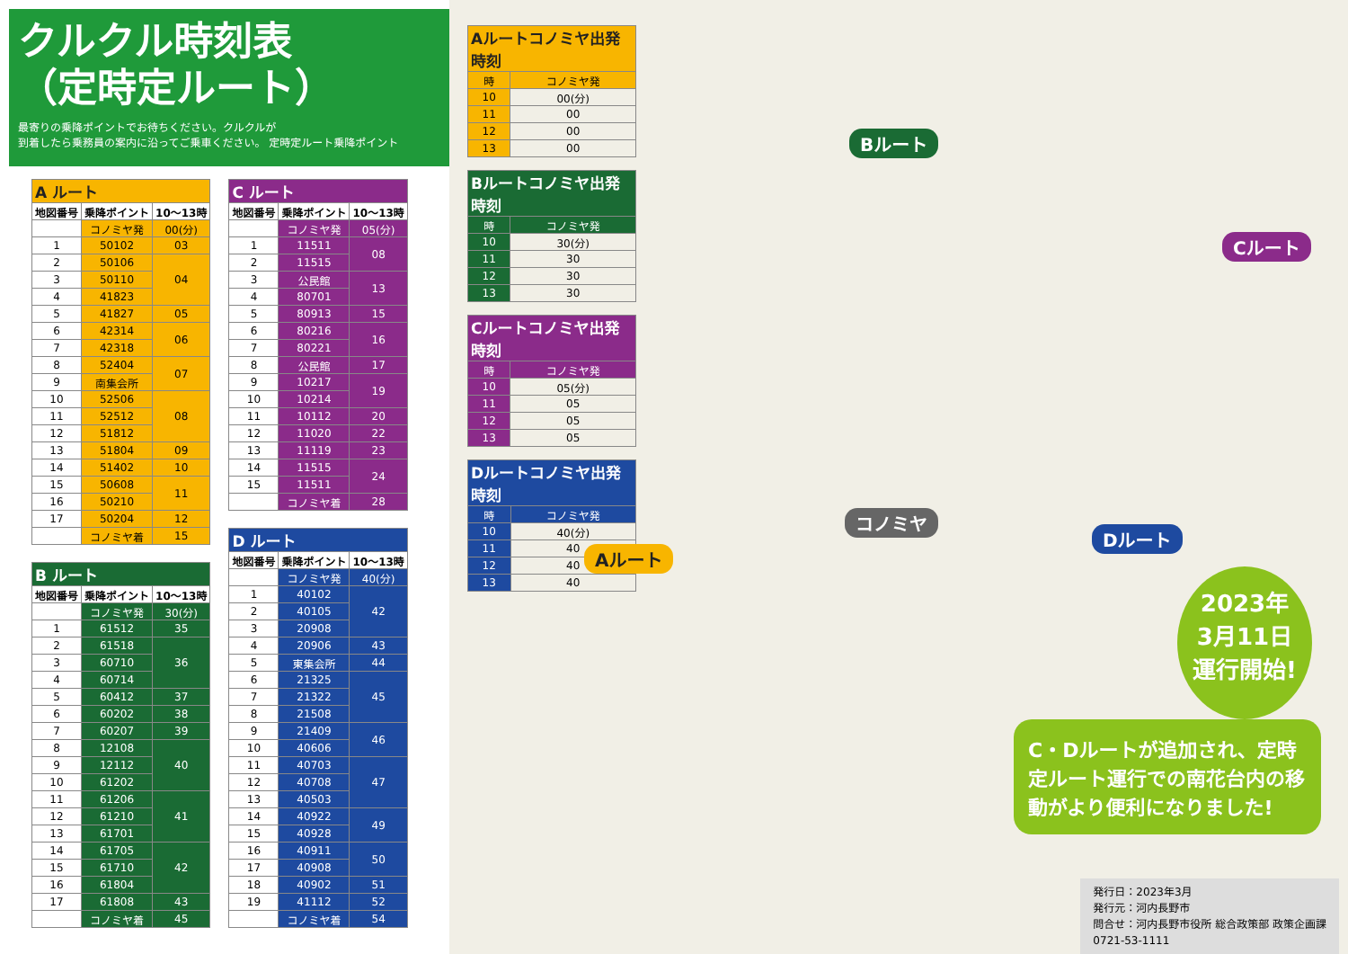クルクル時刻表
（定時定ルート）
最寄りの乗降ポイントでお待ちください。クルクルが
到着したら乗務員の案内に沿ってご乗車ください。 定時定ルート乗降ポイント
| A ルート | | |
| 地図番号 | 乗降ポイント | 10～13時 |
| | コノミヤ発 | 00(分) |
| 1 | 50102 | 03 |
| 2 | 50106 | 04 |
| 3 | 50110 | |
| 4 | 41823 | |
| 5 | 41827 | 05 |
| 6 | 42314 | 06 |
| 7 | 42318 | |
| 8 | 52404 | 07 |
| 9 | 南集会所 | |
| 10 | 52506 | 08 |
| 11 | 52512 | |
| 12 | 51812 | |
| 13 | 51804 | 09 |
| 14 | 51402 | 10 |
| 15 | 50608 | 11 |
| 16 | 50210 | |
| 17 | 50204 | 12 |
| | コノミヤ着 | 15 |
| B ルート | | |
| 地図番号 | 乗降ポイント | 10～13時 |
| | コノミヤ発 | 30(分) |
| 1 | 61512 | 35 |
| 2 | 61518 | 36 |
| 3 | 60710 | |
| 4 | 60714 | |
| 5 | 60412 | 37 |
| 6 | 60202 | 38 |
| 7 | 60207 | 39 |
| 8 | 12108 | 40 |
| 9 | 12112 | |
| 10 | 61202 | |
| 11 | 61206 | 41 |
| 12 | 61210 | |
| 13 | 61701 | |
| 14 | 61705 | 42 |
| 15 | 61710 | |
| 16 | 61804 | |
| 17 | 61808 | 43 |
| | コノミヤ着 | 45 |
| C ルート | | |
| 地図番号 | 乗降ポイント | 10～13時 |
| | コノミヤ発 | 05(分) |
| 1 | 11511 | 08 |
| 2 | 11515 | |
| 3 | 公民館 | 13 |
| 4 | 80701 | |
| 5 | 80913 | 15 |
| 6 | 80216 | 16 |
| 7 | 80221 | |
| 8 | 公民館 | 17 |
| 9 | 10217 | 19 |
| 10 | 10214 | |
| 11 | 10112 | 20 |
| 12 | 11020 | 22 |
| 13 | 11119 | 23 |
| 14 | 11515 | 24 |
| 15 | 11511 | |
| | コノミヤ着 | 28 |
| D ルート | | |
| 地図番号 | 乗降ポイント | 10～13時 |
| | コノミヤ発 | 40(分) |
| 1 | 40102 | 42 |
| 2 | 40105 | |
| 3 | 20908 | |
| 4 | 20906 | 43 |
| 5 | 東集会所 | 44 |
| 6 | 21325 | 45 |
| 7 | 21322 | |
| 8 | 21508 | |
| 9 | 21409 | 46 |
| 10 | 40606 | |
| 11 | 40703 | 47 |
| 12 | 40708 | |
| 13 | 40503 | |
| 14 | 40922 | 49 |
| 15 | 40928 | |
| 16 | 40911 | 50 |
| 17 | 40908 | |
| 18 | 40902 | 51 |
| 19 | 41112 | 52 |
| | コノミヤ着 | 54 |
| Aルートコノミヤ出発時刻 | |
| 時 | コノミヤ発 |
| 10 | 00(分) |
| 11 | 00 |
| 12 | 00 |
| 13 | 00 |
| Bルートコノミヤ出発時刻 | |
| 時 | コノミヤ発 |
| 10 | 30(分) |
| 11 | 30 |
| 12 | 30 |
| 13 | 30 |
| Cルートコノミヤ出発時刻 | |
| 時 | コノミヤ発 |
| 10 | 05(分) |
| 11 | 05 |
| 12 | 05 |
| 13 | 05 |
| Dルートコノミヤ出発時刻 | |
| 時 | コノミヤ発 |
| 10 | 40(分) |
| 11 | 40 |
| 12 | 40 |
| 13 | 40 |
Bルート
Cルート
Aルート
コノミヤ
Dルート
2023年
3月11日
運行開始!
C・Dルートが追加され、定時定ルート運行での南花台内の移動がより便利になりました!
発行日：2023年3月
発行元：河内長野市
問合せ：河内長野市役所 総合政策部 政策企画課
0721-53-1111